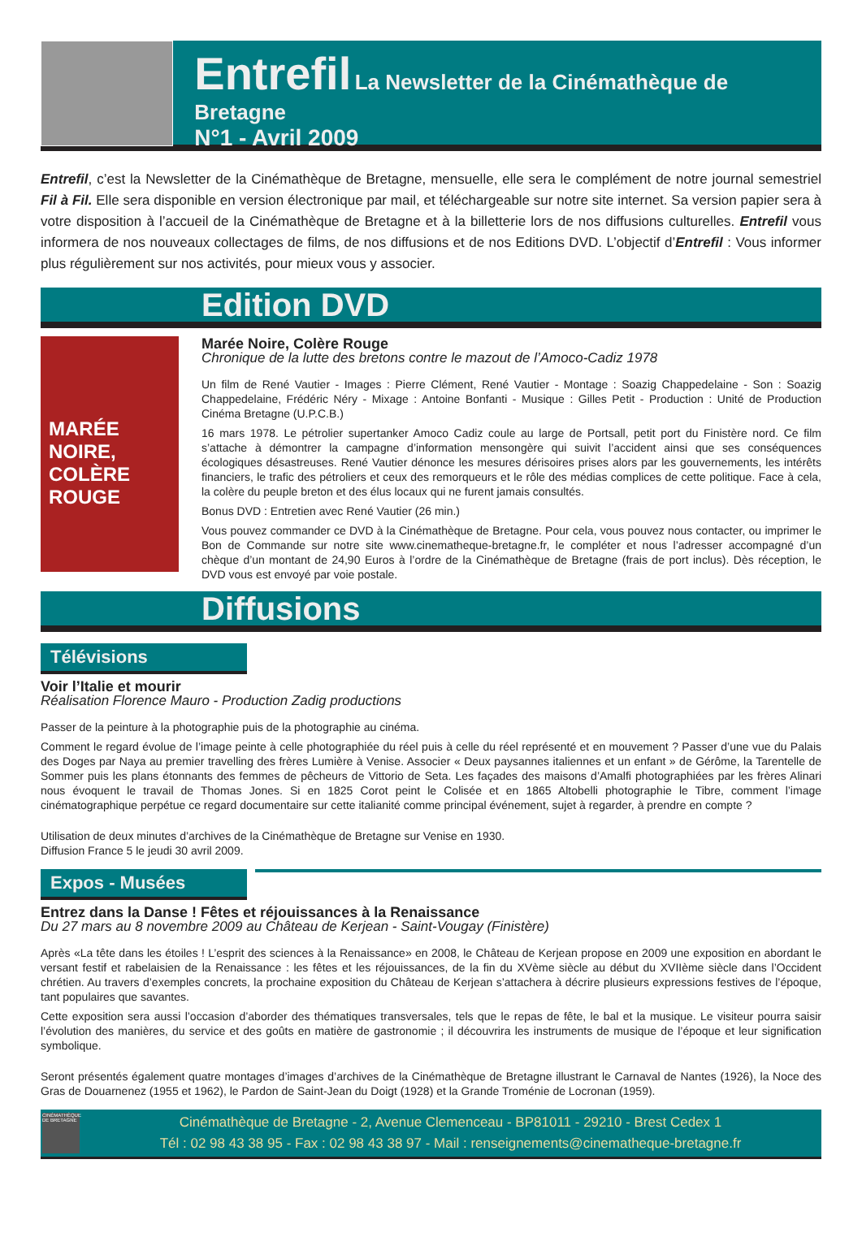Entrefil La Newsletter de la Cinémathèque de Bretagne
N°1 - Avril 2009
Entrefil, c’est la Newsletter de la Cinémathèque de Bretagne, mensuelle, elle sera le complément de notre journal semestriel Fil à Fil. Elle sera disponible en version électronique par mail, et téléchargeable sur notre site internet. Sa version papier sera à votre disposition à l’accueil de la Cinémathèque de Bretagne et à la billetterie lors de nos diffusions culturelles. Entrefil vous informera de nos nouveaux collectages de films, de nos diffusions et de nos Editions DVD. L’objectif d’Entrefil : Vous informer plus régulièrement sur nos activités, pour mieux vous y associer.
Edition DVD
MARÉE NOIRE, COLÈRE ROUGE
Marée Noire, Colère Rouge
Chronique de la lutte des bretons contre le mazout de l’Amoco-Cadiz 1978
Un film de René Vautier - Images : Pierre Clément, René Vautier - Montage : Soazig Chappedelaine - Son : Soazig Chappedelaine, Frédéric Néry - Mixage : Antoine Bonfanti - Musique : Gilles Petit - Production : Unité de Production Cinéma Bretagne (U.P.C.B.)
16 mars 1978. Le pétrolier supertanker Amoco Cadiz coule au large de Portsall, petit port du Finistère nord. Ce film s’attache à démontrer la campagne d’information mensongère qui suivit l’accident ainsi que ses conséquences écologiques désastreuses. René Vautier dénonce les mesures dérisoires prises alors par les gouvernements, les intérêts financiers, le trafic des pétroliers et ceux des remorqueurs et le rôle des médias complices de cette politique. Face à cela, la colère du peuple breton et des élus locaux qui ne furent jamais consultés.
Bonus DVD : Entretien avec René Vautier (26 min.)
Vous pouvez commander ce DVD à la Cinémathèque de Bretagne. Pour cela, vous pouvez nous contacter, ou imprimer le Bon de Commande sur notre site www.cinematheque-bretagne.fr, le compléter et nous l’adresser accompagné d’un chèque d’un montant de 24,90 Euros à l’ordre de la Cinémathèque de Bretagne (frais de port inclus). Dès réception, le DVD vous est envoyé par voie postale.
Diffusions
Télévisions
Voir l’Italie et mourir
Réalisation Florence Mauro - Production Zadig productions
Passer de la peinture à la photographie puis de la photographie au cinéma.
Comment le regard évolue de l’image peinte à celle photographiée du réel puis à celle du réel représenté et en mouvement ? Passer d’une vue du Palais des Doges par Naya au premier travelling des frères Lumière à Venise. Associer « Deux paysannes italiennes et un enfant » de Gérôme, la Tarentelle de Sommer puis les plans étonnants des femmes de pêcheurs de Vittorio de Seta. Les façades des maisons d’Amalfi photographiées par les frères Alinari nous évoquent le travail de Thomas Jones. Si en 1825 Corot peint le Colisée et en 1865 Altobelli photographie le Tibre, comment l’image cinématographique perpétue ce regard documentaire sur cette italianité comme principal événement, sujet à regarder, à prendre en compte ?
Utilisation de deux minutes d’archives de la Cinémathèque de Bretagne sur Venise en 1930.
Diffusion France 5 le jeudi 30 avril 2009.
Expos - Musées
Entrez dans la Danse ! Fêtes et réjouissances à la Renaissance
Du 27 mars au 8 novembre 2009 au Château de Kerjean - Saint-Vougay (Finistère)
Après «La tête dans les étoiles ! L’esprit des sciences à la Renaissance» en 2008, le Château de Kerjean propose en 2009 une exposition en abordant le versant festif et rabelaisien de la Renaissance : les fêtes et les réjouissances, de la fin du XVème siècle au début du XVIIème siècle dans l’Occident chrétien. Au travers d’exemples concrets, la prochaine exposition du Château de Kerjean s’attachera à décrire plusieurs expressions festives de l’époque, tant populaires que savantes.
Cette exposition sera aussi l’occasion d’aborder des thématiques transversales, tels que le repas de fête, le bal et la musique. Le visiteur pourra saisir l’évolution des manières, du service et des goûts en matière de gastronomie ; il découvrira les instruments de musique de l’époque et leur signification symbolique.
Seront présentés également quatre montages d’images d’archives de la Cinémathèque de Bretagne illustrant le Carnaval de Nantes (1926), la Noce des Gras de Douarnenez (1955 et 1962), le Pardon de Saint-Jean du Doigt (1928) et la Grande Troménie de Locronan (1959).
CINÉMATHÈQUE DE BRETAGNE
Cinémathèque de Bretagne - 2, Avenue Clemenceau - BP81011 - 29210 - Brest Cedex 1
Tél : 02 98 43 38 95 - Fax : 02 98 43 38 97 - Mail : renseignements@cinematheque-bretagne.fr